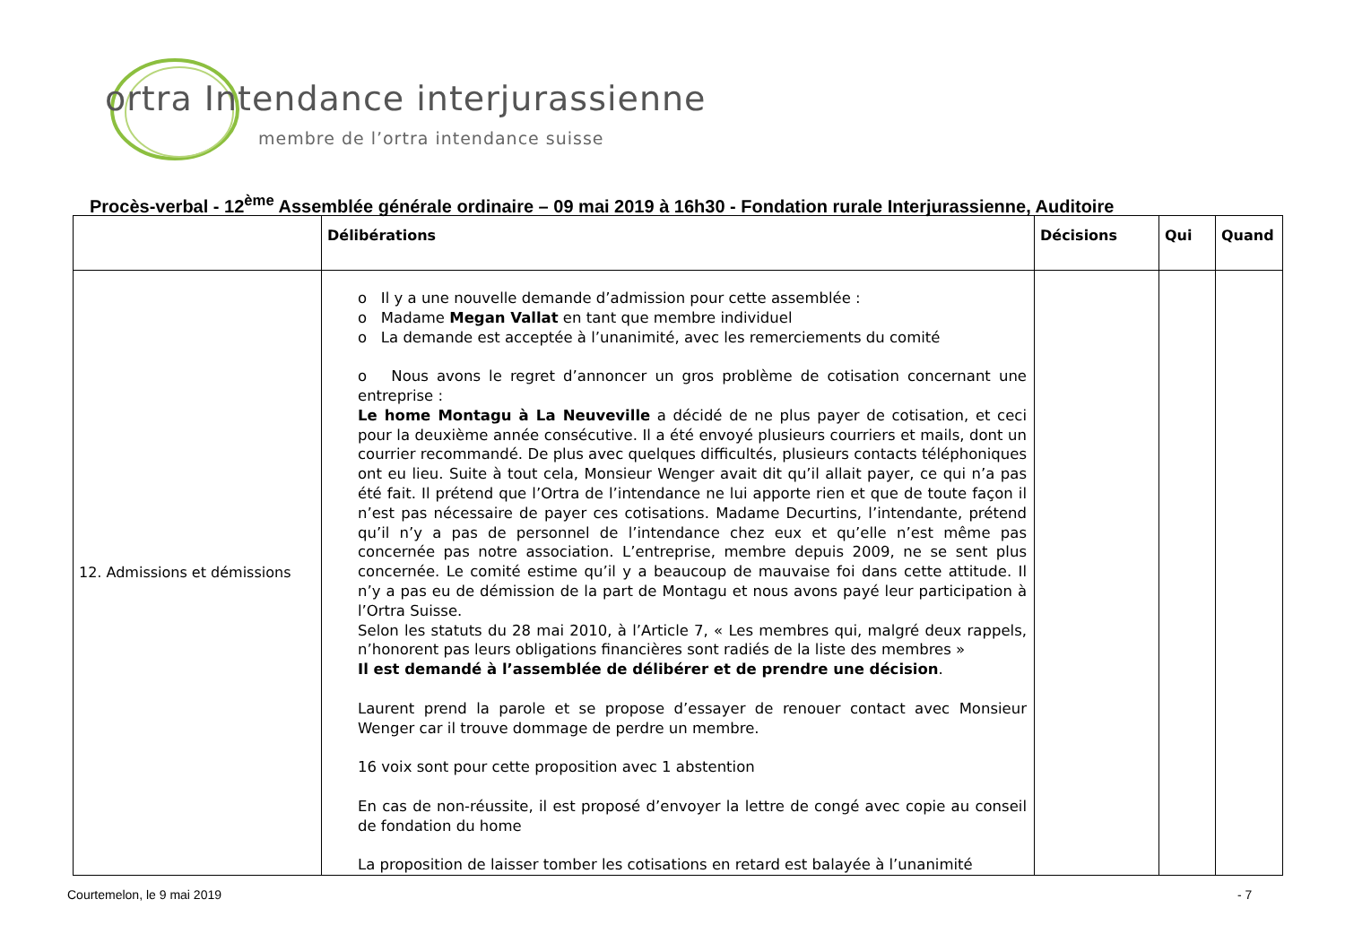ortra Intendance interjurassienne
membre de l’ortra intendance suisse
Procès-verbal - 12<sup>ème</sup> Assemblée générale ordinaire – 09 mai 2019 à 16h30 - Fondation rurale Interjurassienne, Auditoire
| | Délibérations | Décisions | Qui | Quand |
| --- | --- | --- | --- | --- |
| 12. Admissions et démissions | o Il y a une nouvelle demande d’admission pour cette assemblée : o Madame Megan Vallat en tant que membre individuel o La demande est acceptée à l’unanimité, avec les remerciements du comité o Nous avons le regret d’annoncer un gros problème de cotisation concernant une entreprise : Le home Montagu à La Neuveville a décidé de ne plus payer de cotisation, et ceci pour la deuxième année consécutive. Il a été envoyé plusieurs courriers et mails, dont un courrier recommandé. De plus avec quelques difficultés, plusieurs contacts téléphoniques ont eu lieu. Suite à tout cela, Monsieur Wenger avait dit qu’il allait payer, ce qui n’a pas été fait. Il prétend que l’Ortra de l’intendance ne lui apporte rien et que de toute façon il n’est pas nécessaire de payer ces cotisations. Madame Decurtins, l’intendante, prétend qu’il n’y a pas de personnel de l’intendance chez eux et qu’elle n’est même pas concernée pas notre association. L’entreprise, membre depuis 2009, ne se sent plus concernée. Le comité estime qu’il y a beaucoup de mauvaise foi dans cette attitude. Il n’y a pas eu de démission de la part de Montagu et nous avons payé leur participation à l’Ortra Suisse. Selon les statuts du 28 mai 2010, à l’Article 7, « Les membres qui, malgré deux rappels, n’honorent pas leurs obligations financières sont radiés de la liste des membres » Il est demandé à l’assemblée de délibérer et de prendre une décision . Laurent prend la parole et se propose d’essayer de renouer contact avec Monsieur Wenger car il trouve dommage de perdre un membre. 16 voix sont pour cette proposition avec 1 abstention En cas de non-réussite, il est proposé d’envoyer la lettre de congé avec copie au conseil de fondation du home La proposition de laisser tomber les cotisations en retard est balayée à l’unanimité | | | |
Courtemelon, le 9 mai 2019 - 7